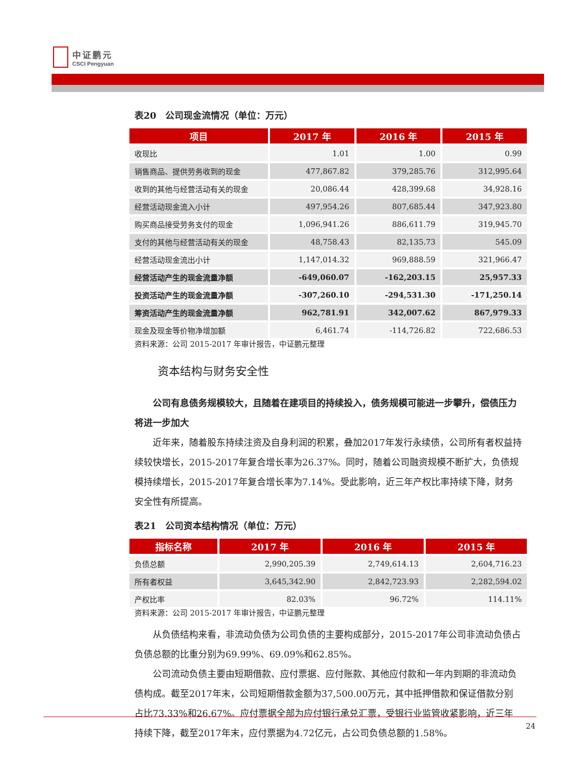中证鹏元
CSCI Pengyuan
表20　公司现金流情况（单位：万元）
| 项目 | 2017 年 | 2016 年 | 2015 年 |
| --- | --- | --- | --- |
| 收现比 | 1.01 | 1.00 | 0.99 |
| 销售商品、提供劳务收到的现金 | 477,867.82 | 379,285.76 | 312,995.64 |
| 收到的其他与经营活动有关的现金 | 20,086.44 | 428,399.68 | 34,928.16 |
| 经营活动现金流入小计 | 497,954.26 | 807,685.44 | 347,923.80 |
| 购买商品接受劳务支付的现金 | 1,096,941.26 | 886,611.79 | 319,945.70 |
| 支付的其他与经营活动有关的现金 | 48,758.43 | 82,135.73 | 545.09 |
| 经营活动现金流出小计 | 1,147,014.32 | 969,888.59 | 321,966.47 |
| 经营活动产生的现金流量净额 | -649,060.07 | -162,203.15 | 25,957.33 |
| 投资活动产生的现金流量净额 | -307,260.10 | -294,531.30 | -171,250.14 |
| 筹资活动产生的现金流量净额 | 962,781.91 | 342,007.62 | 867,979.33 |
| 现金及现金等价物净增加额 | 6,461.74 | -114,726.82 | 722,686.53 |
资料来源：公司 2015-2017 年审计报告，中证鹏元整理
资本结构与财务安全性
公司有息债务规模较大，且随着在建项目的持续投入，债务规模可能进一步攀升，偿债压力将进一步加大
近年来，随着股东持续注资及自身利润的积累，叠加2017年发行永续债，公司所有者权益持续较快增长，2015-2017年复合增长率为26.37%。同时，随着公司融资规模不断扩大，负债规模持续增长，2015-2017年复合增长率为7.14%。受此影响，近三年产权比率持续下降，财务安全性有所提高。
表21　公司资本结构情况（单位：万元）
| 指标名称 | 2017 年 | 2016 年 | 2015 年 |
| --- | --- | --- | --- |
| 负债总额 | 2,990,205.39 | 2,749,614.13 | 2,604,716.23 |
| 所有者权益 | 3,645,342.90 | 2,842,723.93 | 2,282,594.02 |
| 产权比率 | 82.03% | 96.72% | 114.11% |
资料来源：公司 2015-2017 年审计报告，中证鹏元整理
从负债结构来看，非流动负债为公司负债的主要构成部分，2015-2017年公司非流动负债占负债总额的比重分别为69.99%、69.09%和62.85%。
公司流动负债主要由短期借款、应付票据、应付账款、其他应付款和一年内到期的非流动负债构成。截至2017年末，公司短期借款金额为37,500.00万元，其中抵押借款和保证借款分别占比73.33%和26.67%。应付票据全部为应付银行承兑汇票，受银行业监管收紧影响，近三年持续下降，截至2017年末，应付票据为4.72亿元，占公司负债总额的1.58%。
24